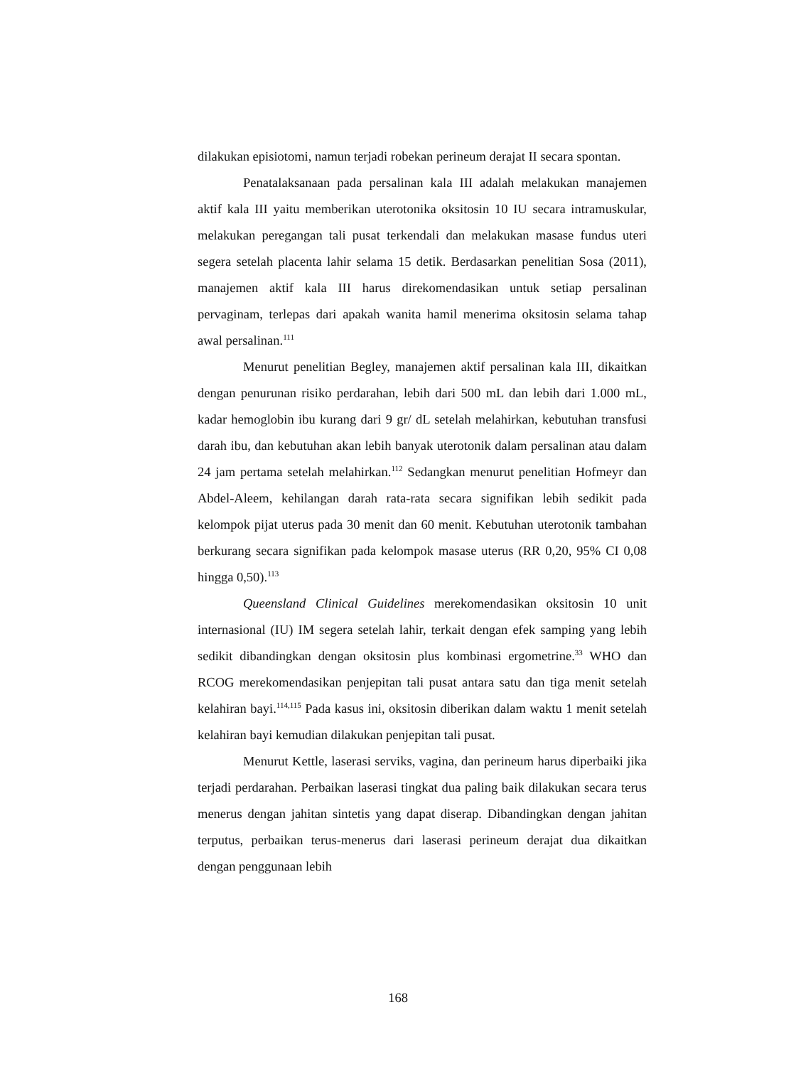dilakukan episiotomi, namun terjadi robekan perineum derajat II secara spontan.
Penatalaksanaan pada persalinan kala III adalah melakukan manajemen aktif kala III yaitu memberikan uterotonika oksitosin 10 IU secara intramuskular, melakukan peregangan tali pusat terkendali dan melakukan masase fundus uteri segera setelah placenta lahir selama 15 detik. Berdasarkan penelitian Sosa (2011), manajemen aktif kala III harus direkomendasikan untuk setiap persalinan pervaginam, terlepas dari apakah wanita hamil menerima oksitosin selama tahap awal persalinan.<sup>111</sup>
Menurut penelitian Begley, manajemen aktif persalinan kala III, dikaitkan dengan penurunan risiko perdarahan, lebih dari 500 mL dan lebih dari 1.000 mL, kadar hemoglobin ibu kurang dari 9 gr/ dL setelah melahirkan, kebutuhan transfusi darah ibu, dan kebutuhan akan lebih banyak uterotonik dalam persalinan atau dalam 24 jam pertama setelah melahirkan.<sup>112</sup> Sedangkan menurut penelitian Hofmeyr dan Abdel-Aleem, kehilangan darah rata-rata secara signifikan lebih sedikit pada kelompok pijat uterus pada 30 menit dan 60 menit. Kebutuhan uterotonik tambahan berkurang secara signifikan pada kelompok masase uterus (RR 0,20, 95% CI 0,08 hingga 0,50).<sup>113</sup>
Queensland Clinical Guidelines merekomendasikan oksitosin 10 unit internasional (IU) IM segera setelah lahir, terkait dengan efek samping yang lebih sedikit dibandingkan dengan oksitosin plus kombinasi ergometrine.<sup>33</sup> WHO dan RCOG merekomendasikan penjepitan tali pusat antara satu dan tiga menit setelah kelahiran bayi.<sup>114,115</sup> Pada kasus ini, oksitosin diberikan dalam waktu 1 menit setelah kelahiran bayi kemudian dilakukan penjepitan tali pusat.
Menurut Kettle, laserasi serviks, vagina, dan perineum harus diperbaiki jika terjadi perdarahan. Perbaikan laserasi tingkat dua paling baik dilakukan secara terus menerus dengan jahitan sintetis yang dapat diserap. Dibandingkan dengan jahitan terputus, perbaikan terus-menerus dari laserasi perineum derajat dua dikaitkan dengan penggunaan lebih
168